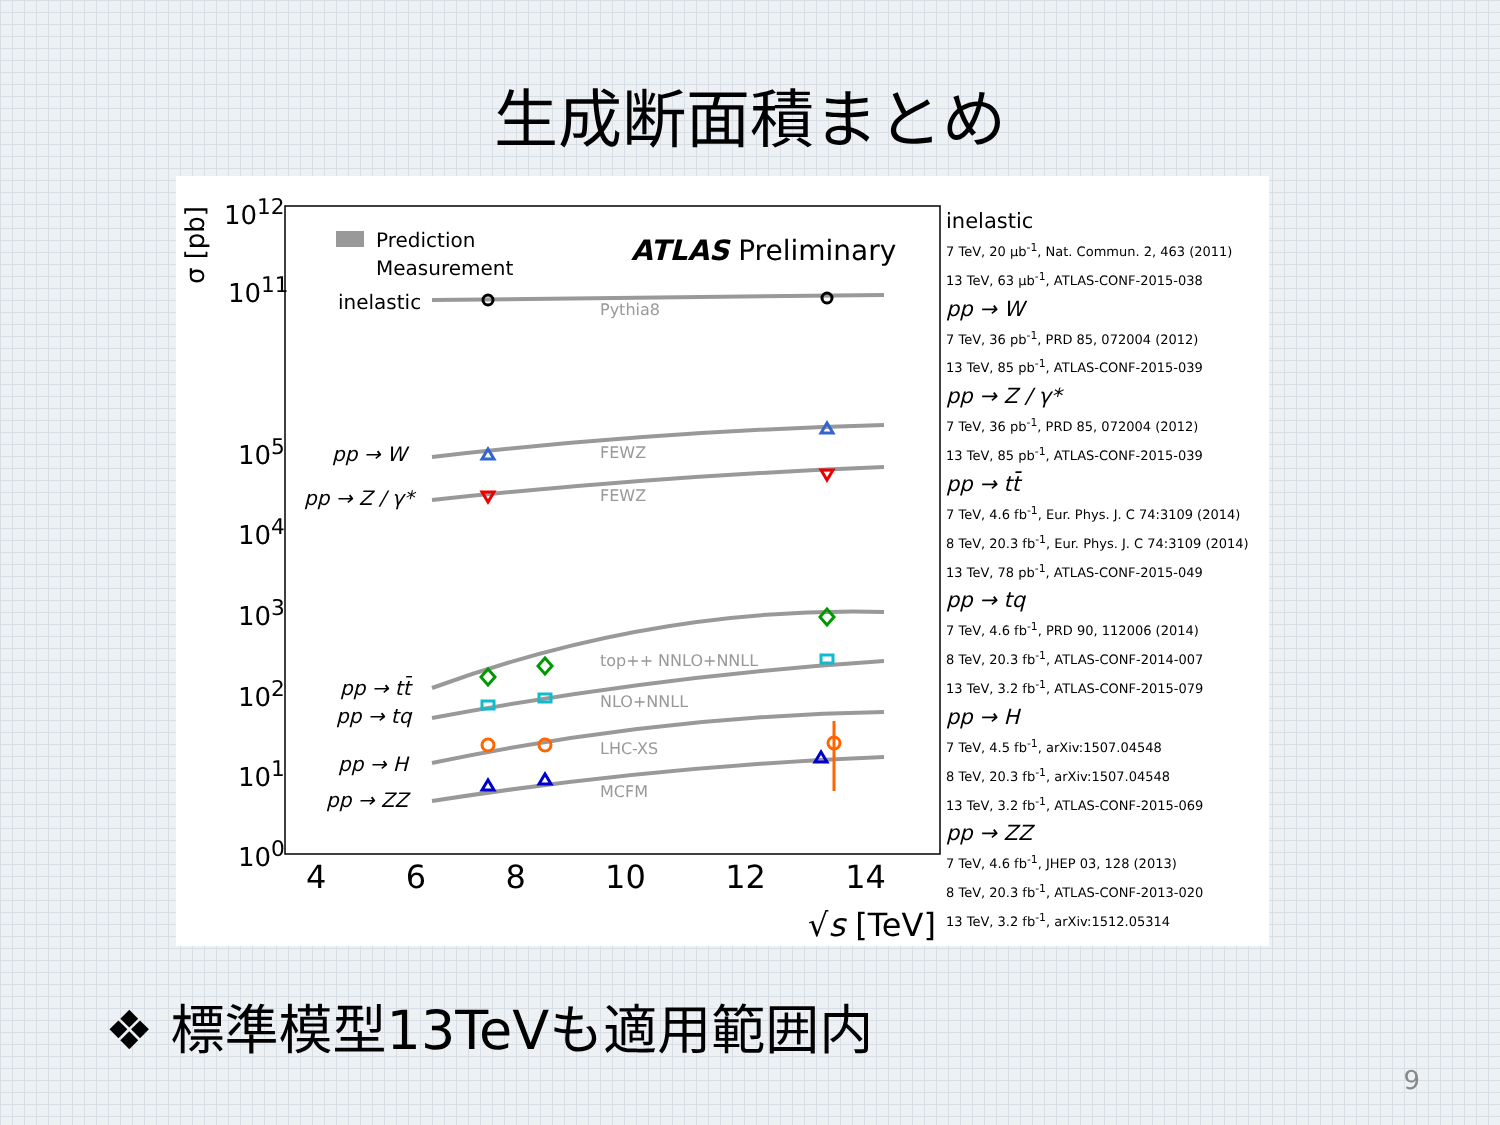生成断面積まとめ
σ [pb]
10<sup>12</sup>
10<sup>11</sup>
10<sup>5</sup>
10<sup>4</sup>
10<sup>3</sup>
10<sup>2</sup>
10<sup>1</sup>
10<sup>0</sup>
Prediction
Measurement
ATLAS Preliminary
inelastic
pp → W
pp → Z / γ*
pp → tt̄
pp → tq
pp → H
pp → ZZ
Pythia8
FEWZ
FEWZ
top++ NNLO+NNLL
NLO+NNLL
LHC-XS
MCFM
4 6 8 10 12 14
√s [TeV]
inelastic
7 TeV, 20 μb<sup>-1</sup>, Nat. Commun. 2, 463 (2011)
13 TeV, 63 μb<sup>-1</sup>, ATLAS-CONF-2015-038
pp → W
7 TeV, 36 pb<sup>-1</sup>, PRD 85, 072004 (2012)
13 TeV, 85 pb<sup>-1</sup>, ATLAS-CONF-2015-039
pp → Z / γ*
7 TeV, 36 pb<sup>-1</sup>, PRD 85, 072004 (2012)
13 TeV, 85 pb<sup>-1</sup>, ATLAS-CONF-2015-039
pp → tt̄
7 TeV, 4.6 fb<sup>-1</sup>, Eur. Phys. J. C 74:3109 (2014)
8 TeV, 20.3 fb<sup>-1</sup>, Eur. Phys. J. C 74:3109 (2014)
13 TeV, 78 pb<sup>-1</sup>, ATLAS-CONF-2015-049
pp → tq
7 TeV, 4.6 fb<sup>-1</sup>, PRD 90, 112006 (2014)
8 TeV, 20.3 fb<sup>-1</sup>, ATLAS-CONF-2014-007
13 TeV, 3.2 fb<sup>-1</sup>, ATLAS-CONF-2015-079
pp → H
7 TeV, 4.5 fb<sup>-1</sup>, arXiv:1507.04548
8 TeV, 20.3 fb<sup>-1</sup>, arXiv:1507.04548
13 TeV, 3.2 fb<sup>-1</sup>, ATLAS-CONF-2015-069
pp → ZZ
7 TeV, 4.6 fb<sup>-1</sup>, JHEP 03, 128 (2013)
8 TeV, 20.3 fb<sup>-1</sup>, ATLAS-CONF-2013-020
13 TeV, 3.2 fb<sup>-1</sup>, arXiv:1512.05314
❖ 標準模型13TeVも適用範囲内
9